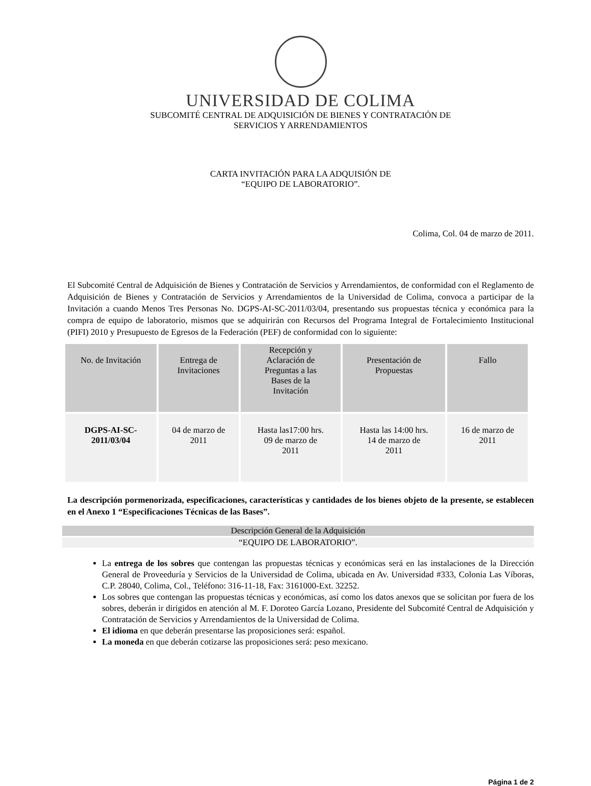UNIVERSIDAD DE COLIMA
SUBCOMITÉ CENTRAL DE ADQUISICIÓN DE BIENES Y CONTRATACIÓN DE
SERVICIOS Y ARRENDAMIENTOS
CARTA INVITACIÓN PARA LA ADQUISIÓN DE
“EQUIPO DE LABORATORIO”.
Colima, Col. 04 de marzo de 2011.
El Subcomité Central de Adquisición de Bienes y Contratación de Servicios y Arrendamientos, de conformidad con el Reglamento de Adquisición de Bienes y Contratación de Servicios y Arrendamientos de la Universidad de Colima, convoca a participar de la Invitación a cuando Menos Tres Personas No. DGPS-AI-SC-2011/03/04, presentando sus propuestas técnica y económica para la compra de equipo de laboratorio, mismos que se adquirirán con Recursos del Programa Integral de Fortalecimiento Institucional (PIFI) 2010 y Presupuesto de Egresos de la Federación (PEF) de conformidad con lo siguiente:
| No. de Invitación | Entrega de Invitaciones | Recepción y Aclaración de Preguntas a las Bases de la Invitación | Presentación de Propuestas | Fallo |
| --- | --- | --- | --- | --- |
| DGPS-AI-SC- 2011/03/04 | 04 de marzo de 2011 | Hasta las17:00 hrs. 09 de marzo de 2011 | Hasta las 14:00 hrs. 14 de marzo de 2011 | 16 de marzo de 2011 |
La descripción pormenorizada, especificaciones, características y cantidades de los bienes objeto de la presente, se establecen en el Anexo 1 “Especificaciones Técnicas de las Bases”.
Descripción General de la Adquisición
“EQUIPO DE LABORATORIO”.
La entrega de los sobres que contengan las propuestas técnicas y económicas será en las instalaciones de la Dirección General de Proveeduría y Servicios de la Universidad de Colima, ubicada en Av. Universidad #333, Colonia Las Víboras, C.P. 28040, Colima, Col., Teléfono: 316-11-18, Fax: 3161000-Ext. 32252.
Los sobres que contengan las propuestas técnicas y económicas, así como los datos anexos que se solicitan por fuera de los sobres, deberán ir dirigidos en atención al M. F. Doroteo García Lozano, Presidente del Subcomité Central de Adquisición y Contratación de Servicios y Arrendamientos de la Universidad de Colima.
El idioma en que deberán presentarse las proposiciones será: español.
La moneda en que deberán cotizarse las proposiciones será: peso mexicano.
Página 1 de 2